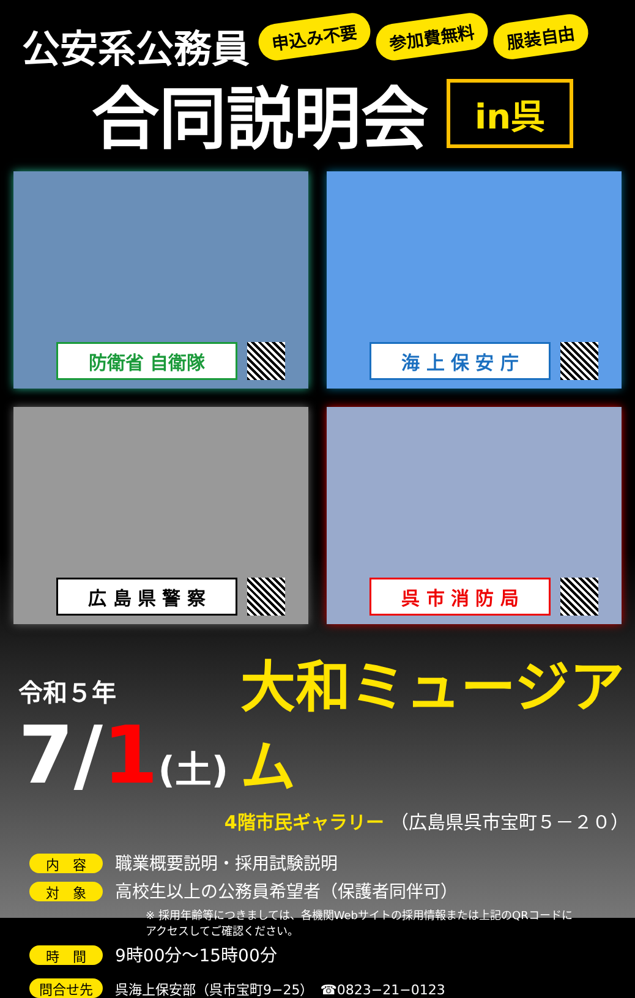公安系公務員
申込み不要
参加費無料
服装自由
合同説明会
in呉
防衛省 自衛隊
海 上 保 安 庁
広 島 県 警 察
呉 市 消 防 局
令和５年
7/1(土)
大和ミュージアム
4階市民ギャラリー （広島県呉市宝町５－２０）
内　容 職業概要説明・採用試験説明
対　象 高校生以上の公務員希望者（保護者同伴可）
※ 採用年齢等につきましては、各機関Webサイトの採用情報または上記のQRコードに
アクセスしてご確認ください。
時　間 9時00分～15時00分
問合せ先 呉海上保安部（呉市宝町9−25）　☎0823−21−0123